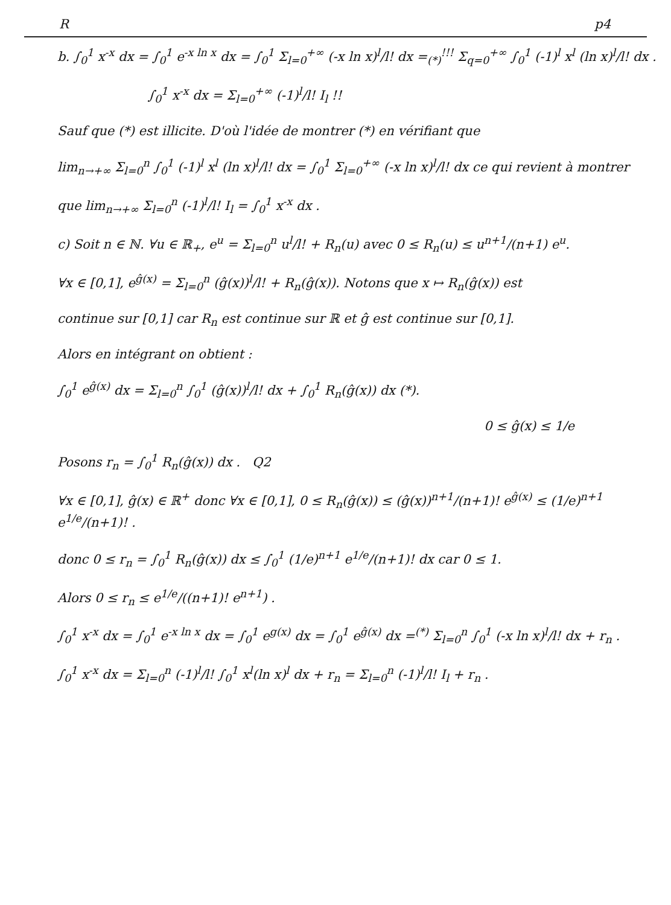Rp4
b. ∫<sub>0</sub><sup>1</sup> x<sup>-x</sup> dx = ∫<sub>0</sub><sup>1</sup> e<sup>-x ln x</sup> dx = ∫<sub>0</sub><sup>1</sup> Σ<sub>l=0</sub><sup>+∞</sup> (-x ln x)<sup>l</sup>/l! dx =<sub>(*)</sub><sup>!!!</sup> Σ<sub>q=0</sub><sup>+∞</sup> ∫<sub>0</sub><sup>1</sup> (-1)<sup>l</sup> x<sup>l</sup> (ln x)<sup>l</sup>/l! dx .
∫<sub>0</sub><sup>1</sup> x<sup>-x</sup> dx = Σ<sub>l=0</sub><sup>+∞</sup> (-1)<sup>l</sup>/l! I<sub>l</sub> !!
Sauf que (*) est illicite. D'où l'idée de montrer (*) en vérifiant que
lim<sub>n→+∞</sub> Σ<sub>l=0</sub><sup>n</sup> ∫<sub>0</sub><sup>1</sup> (-1)<sup>l</sup> x<sup>l</sup> (ln x)<sup>l</sup>/l! dx = ∫<sub>0</sub><sup>1</sup> Σ<sub>l=0</sub><sup>+∞</sup> (-x ln x)<sup>l</sup>/l! dx ce qui revient à montrer
que lim<sub>n→+∞</sub> Σ<sub>l=0</sub><sup>n</sup> (-1)<sup>l</sup>/l! I<sub>l</sub> = ∫<sub>0</sub><sup>1</sup> x<sup>-x</sup> dx .
c) Soit n ∈ ℕ. ∀u ∈ ℝ<sub>+</sub>, e<sup>u</sup> = Σ<sub>l=0</sub><sup>n</sup> u<sup>l</sup>/l! + R<sub>n</sub>(u) avec 0 ≤ R<sub>n</sub>(u) ≤ u<sup>n+1</sup>/(n+1) e<sup>u</sup>.
∀x ∈ [0,1], e<sup>ĝ(x)</sup> = Σ<sub>l=0</sub><sup>n</sup> (ĝ(x))<sup>l</sup>/l! + R<sub>n</sub>(ĝ(x)). Notons que x ↦ R<sub>n</sub>(ĝ(x)) est
continue sur [0,1] car R<sub>n</sub> est continue sur ℝ et ĝ est continue sur [0,1].
Alors en intégrant on obtient :
∫<sub>0</sub><sup>1</sup> e<sup>ĝ(x)</sup> dx = Σ<sub>l=0</sub><sup>n</sup> ∫<sub>0</sub><sup>1</sup> (ĝ(x))<sup>l</sup>/l! dx + ∫<sub>0</sub><sup>1</sup> R<sub>n</sub>(ĝ(x)) dx (*).
0 ≤ ĝ(x) ≤ 1/e
Posons r<sub>n</sub> = ∫<sub>0</sub><sup>1</sup> R<sub>n</sub>(ĝ(x)) dx . Q2
∀x ∈ [0,1], ĝ(x) ∈ ℝ<sup>+</sup> donc ∀x ∈ [0,1], 0 ≤ R<sub>n</sub>(ĝ(x)) ≤ (ĝ(x))<sup>n+1</sup>/(n+1)! e<sup>ĝ(x)</sup> ≤ (1/e)<sup>n+1</sup> e<sup>1/e</sup>/(n+1)! .
donc 0 ≤ r<sub>n</sub> = ∫<sub>0</sub><sup>1</sup> R<sub>n</sub>(ĝ(x)) dx ≤ ∫<sub>0</sub><sup>1</sup> (1/e)<sup>n+1</sup> e<sup>1/e</sup>/(n+1)! dx car 0 ≤ 1.
Alors 0 ≤ r<sub>n</sub> ≤ e<sup>1/e</sup>/((n+1)! e<sup>n+1</sup>) .
∫<sub>0</sub><sup>1</sup> x<sup>-x</sup> dx = ∫<sub>0</sub><sup>1</sup> e<sup>-x ln x</sup> dx = ∫<sub>0</sub><sup>1</sup> e<sup>g(x)</sup> dx = ∫<sub>0</sub><sup>1</sup> e<sup>ĝ(x)</sup> dx =<sup>(*)</sup> Σ<sub>l=0</sub><sup>n</sup> ∫<sub>0</sub><sup>1</sup> (-x ln x)<sup>l</sup>/l! dx + r<sub>n</sub> .
∫<sub>0</sub><sup>1</sup> x<sup>-x</sup> dx = Σ<sub>l=0</sub><sup>n</sup> (-1)<sup>l</sup>/l! ∫<sub>0</sub><sup>1</sup> x<sup>l</sup>(ln x)<sup>l</sup> dx + r<sub>n</sub> = Σ<sub>l=0</sub><sup>n</sup> (-1)<sup>l</sup>/l! I<sub>l</sub> + r<sub>n</sub> .